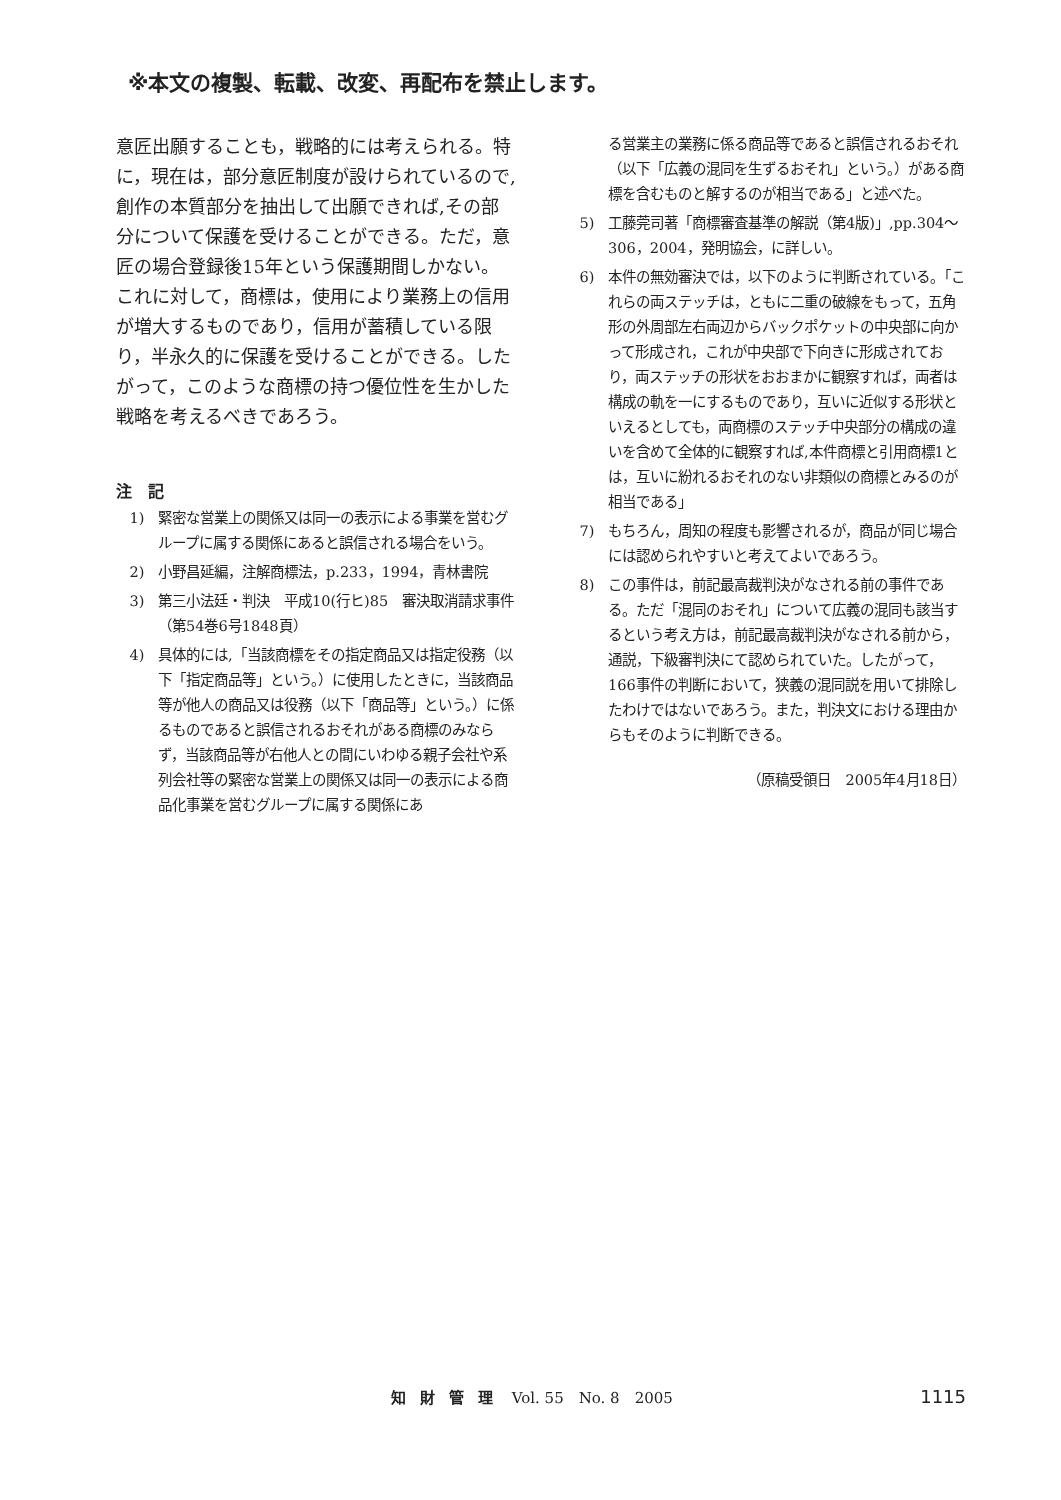※本文の複製、転載、改変、再配布を禁止します。
意匠出願することも，戦略的には考えられる。特に，現在は，部分意匠制度が設けられているので,創作の本質部分を抽出して出願できれば,その部分について保護を受けることができる。ただ，意匠の場合登録後15年という保護期間しかない。これに対して，商標は，使用により業務上の信用が増大するものであり，信用が蓄積している限り，半永久的に保護を受けることができる。したがって，このような商標の持つ優位性を生かした戦略を考えるべきであろう。
注　記
1) 緊密な営業上の関係又は同一の表示による事業を営むグループに属する関係にあると誤信される場合をいう。
2) 小野昌延編，注解商標法，p.233，1994，青林書院
3) 第三小法廷・判決　平成10(行ヒ)85　審決取消請求事件（第54巻6号1848頁）
4) 具体的には,「当該商標をその指定商品又は指定役務（以下「指定商品等」という。）に使用したときに，当該商品等が他人の商品又は役務（以下「商品等」という。）に係るものであると誤信されるおそれがある商標のみならず，当該商品等が右他人との間にいわゆる親子会社や系列会社等の緊密な営業上の関係又は同一の表示による商品化事業を営むグループに属する関係にあ
る営業主の業務に係る商品等であると誤信されるおそれ（以下「広義の混同を生ずるおそれ」という。）がある商標を含むものと解するのが相当である」と述べた。
5) 工藤莞司著「商標審査基準の解説（第4版)」,pp.304～306，2004，発明協会，に詳しい。
6) 本件の無効審決では，以下のように判断されている。「これらの両ステッチは，ともに二重の破線をもって，五角形の外周部左右両辺からバックポケットの中央部に向かって形成され，これが中央部で下向きに形成されており，両ステッチの形状をおおまかに観察すれば，両者は構成の軌を一にするものであり，互いに近似する形状といえるとしても，両商標のステッチ中央部分の構成の違いを含めて全体的に観察すれば,本件商標と引用商標1とは，互いに紛れるおそれのない非類似の商標とみるのが相当である」
7) もちろん，周知の程度も影響されるが，商品が同じ場合には認められやすいと考えてよいであろう。
8) この事件は，前記最高裁判決がなされる前の事件である。ただ「混同のおそれ」について広義の混同も該当するという考え方は，前記最高裁判決がなされる前から，通説，下級審判決にて認められていた。したがって，166事件の判断において，狭義の混同説を用いて排除したわけではないであろう。また，判決文における理由からもそのように判断できる。
（原稿受領日　2005年4月18日）
知財管理 Vol. 55　No. 8　2005 1115